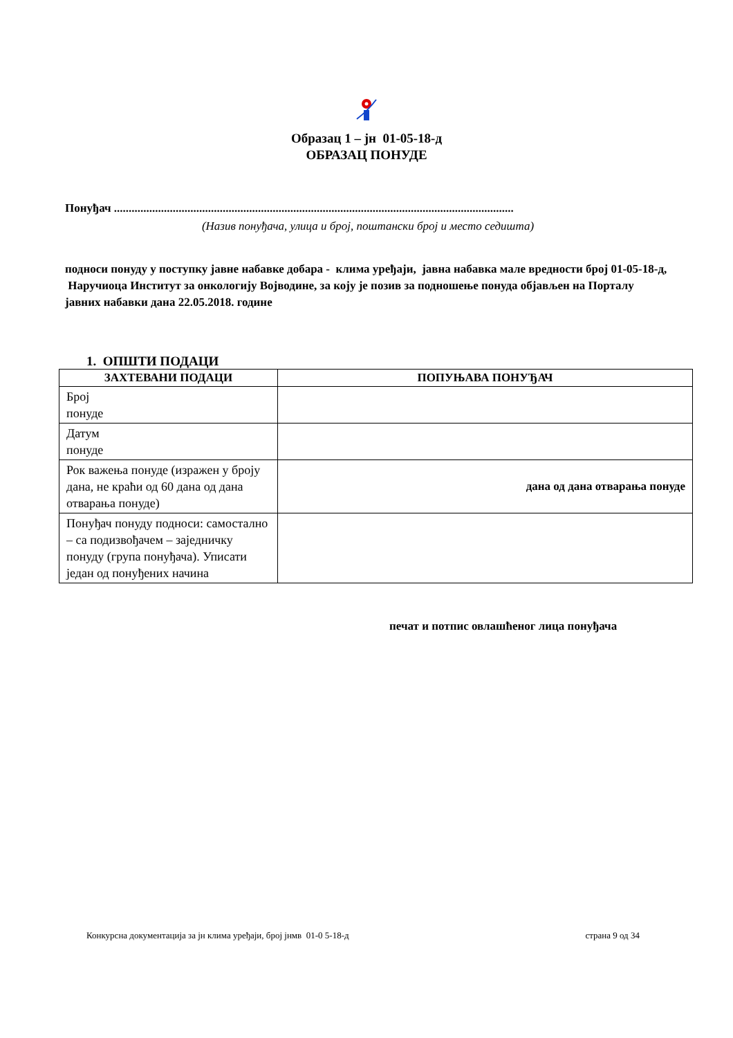Образац 1 – јн 01-05-18-д
ОБРАЗАЦ ПОНУДЕ
Понуђач ........................................................................................................................................
(Назив понуђача, улица и број, поштански број и место седишта)
подноси понуду у поступку јавне набавке добара - клима уређаји, јавна набавка мале вредности број 01-05-18-д, Наручиоца Институт за онкологију Војводине, за коју је позив за подношење понуда објављен на Порталу јавних набавки дана 22.05.2018. године
1. ОПШТИ ПОДАЦИ
| ЗАХТЕВАНИ ПОДАЦИ | ПОПУЊАВА ПОНУЂАЧ |
| --- | --- |
| Број понуде | |
| Датум понуде | |
| Рок важења понуде (изражен у броју дана, не краћи од 60 дана од дана отварања понуде) | дана од дана отварања понуде |
| Понуђач понуду подноси: самостално – са подизвођачем – заједничку понуду (група понуђача). Уписати један од понуђених начина | |
печат и потпис овлашћеног лица понуђача
Конкурсна документација за јн клима уређаји, број јнмв 01-0 5-18-д страна 9 од 34